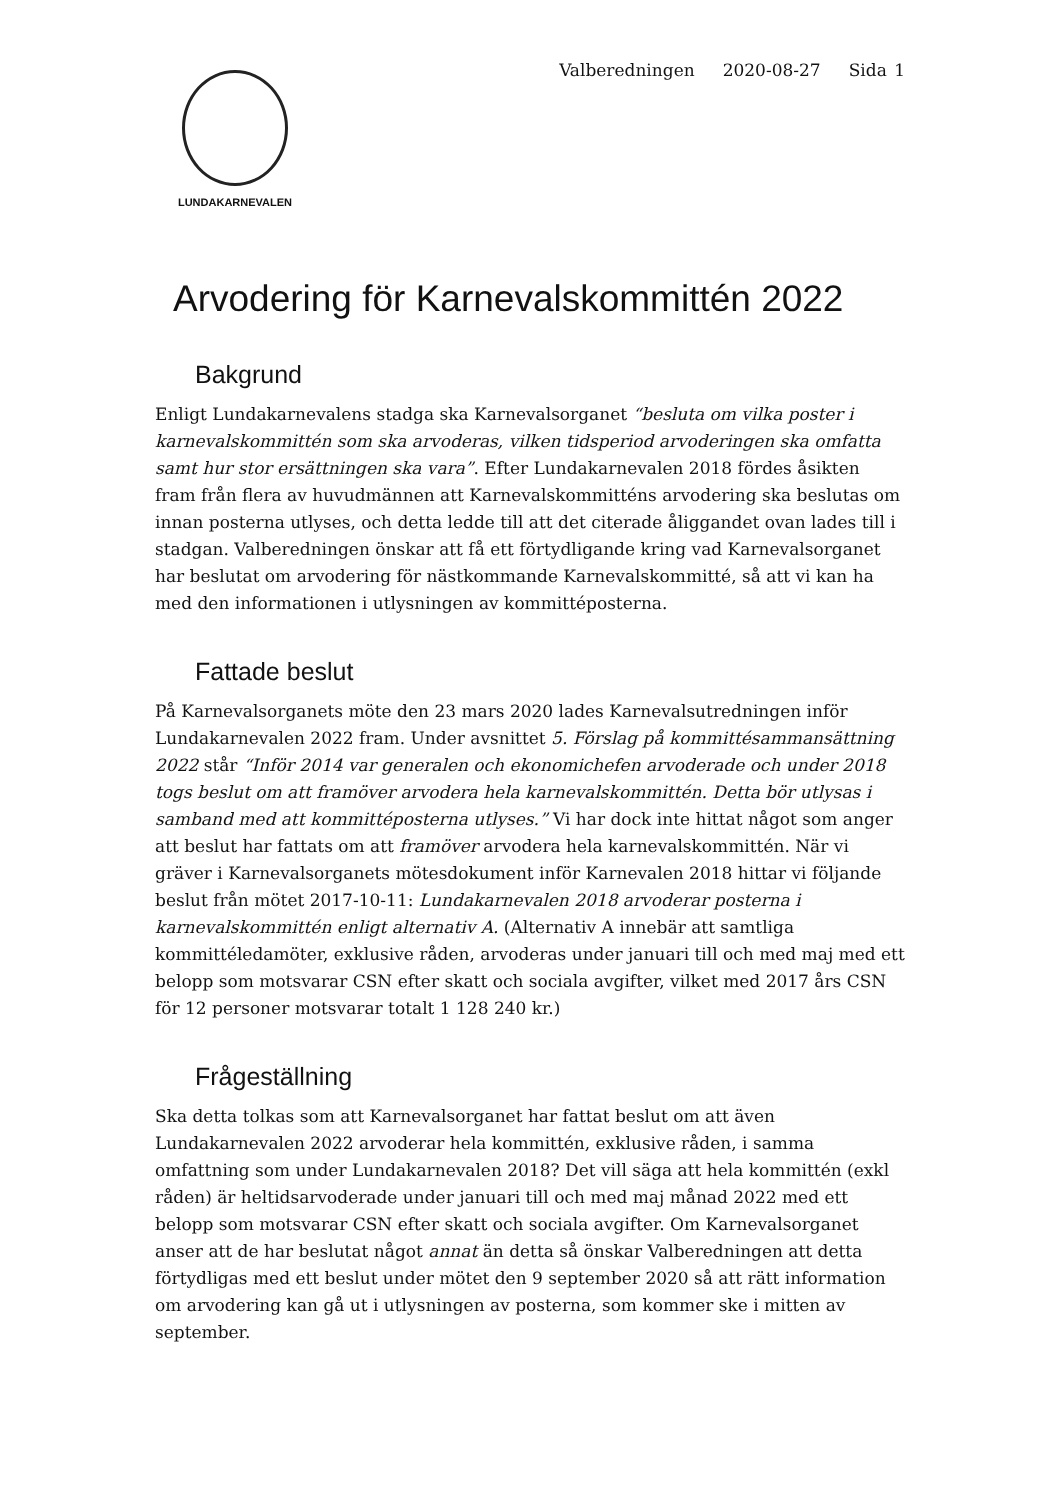LUNDAKARNEVALEN
Valberedningen 2020-08-27 Sida 1
Arvodering för Karnevalskommittén 2022
Bakgrund
Enligt Lundakarnevalens stadga ska Karnevalsorganet “besluta om vilka poster i karnevalskommittén som ska arvoderas, vilken tidsperiod arvoderingen ska omfatta samt hur stor ersättningen ska vara”. Efter Lundakarnevalen 2018 fördes åsikten fram från flera av huvudmännen att Karnevalskommitténs arvodering ska beslutas om innan posterna utlyses, och detta ledde till att det citerade åliggandet ovan lades till i stadgan. Valberedningen önskar att få ett förtydligande kring vad Karnevalsorganet har beslutat om arvodering för nästkommande Karnevalskommitté, så att vi kan ha med den informationen i utlysningen av kommittéposterna.
Fattade beslut
På Karnevalsorganets möte den 23 mars 2020 lades Karnevalsutredningen inför Lundakarnevalen 2022 fram. Under avsnittet 5. Förslag på kommittésammansättning 2022 står “Inför 2014 var generalen och ekonomichefen arvoderade och under 2018 togs beslut om att framöver arvodera hela karnevalskommittén. Detta bör utlysas i samband med att kommittéposterna utlyses.” Vi har dock inte hittat något som anger att beslut har fattats om att framöver arvodera hela karnevalskommittén. När vi gräver i Karnevalsorganets mötesdokument inför Karnevalen 2018 hittar vi följande beslut från mötet 2017-10-11: Lundakarnevalen 2018 arvoderar posterna i karnevalskommittén enligt alternativ A. (Alternativ A innebär att samtliga kommittéledamöter, exklusive råden, arvoderas under januari till och med maj med ett belopp som motsvarar CSN efter skatt och sociala avgifter, vilket med 2017 års CSN för 12 personer motsvarar totalt 1 128 240 kr.)
Frågeställning
Ska detta tolkas som att Karnevalsorganet har fattat beslut om att även Lundakarnevalen 2022 arvoderar hela kommittén, exklusive råden, i samma omfattning som under Lundakarnevalen 2018? Det vill säga att hela kommittén (exkl råden) är heltidsarvoderade under januari till och med maj månad 2022 med ett belopp som motsvarar CSN efter skatt och sociala avgifter. Om Karnevalsorganet anser att de har beslutat något annat än detta så önskar Valberedningen att detta förtydligas med ett beslut under mötet den 9 september 2020 så att rätt information om arvodering kan gå ut i utlysningen av posterna, som kommer ske i mitten av september.